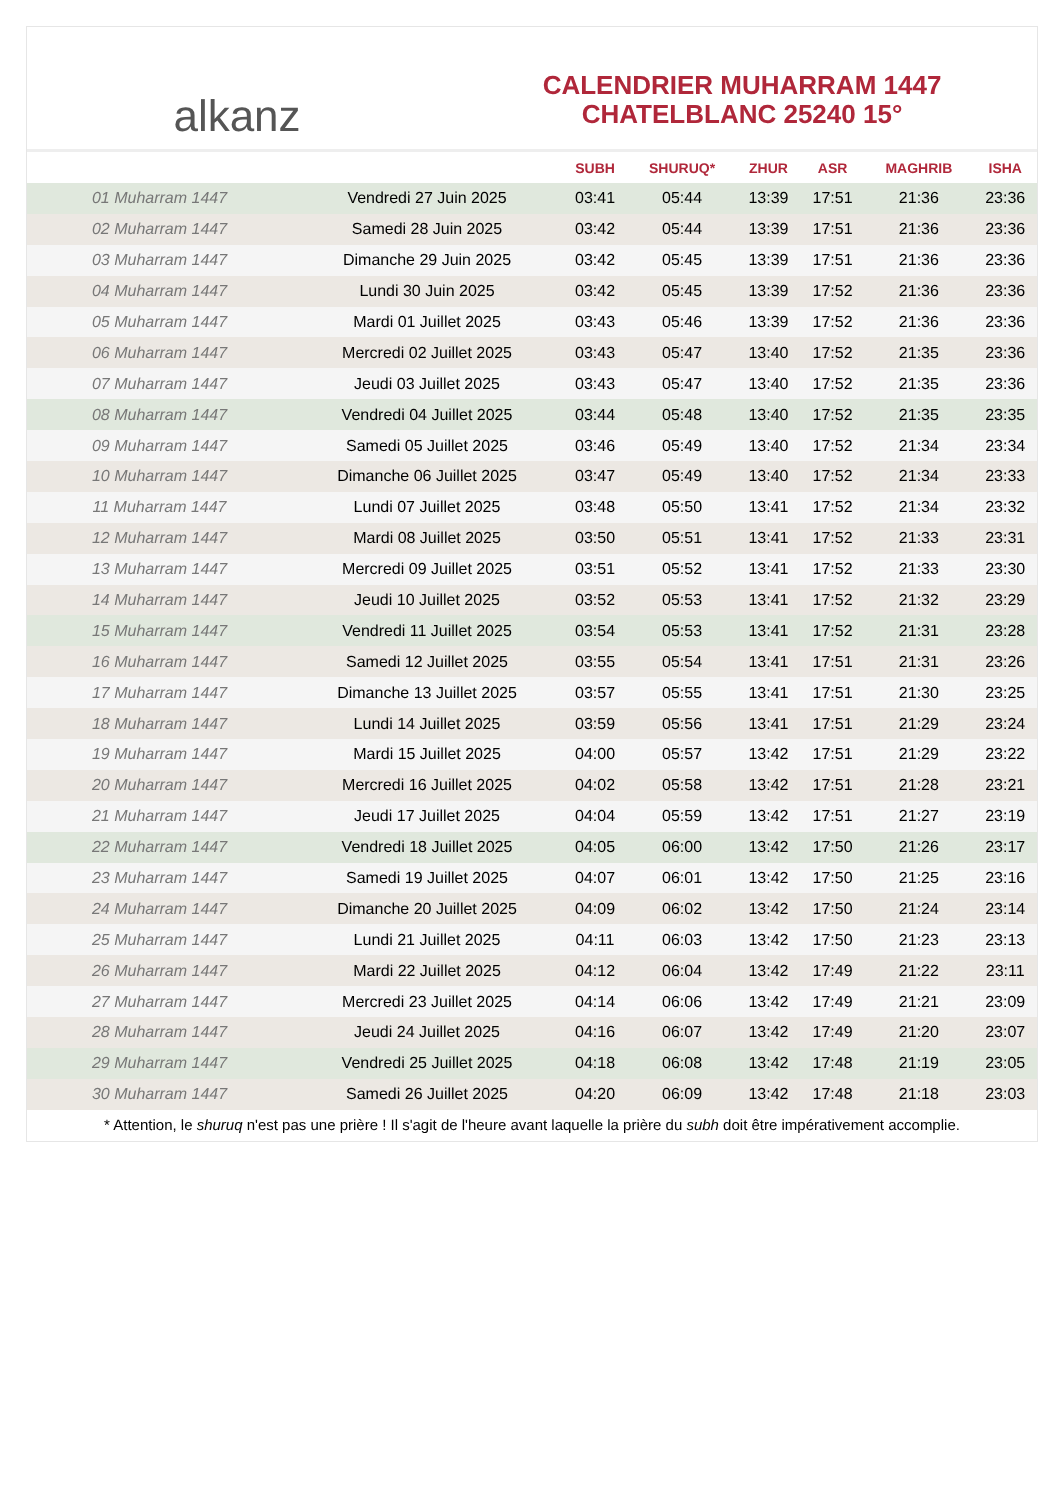alkanz
CALENDRIER MUHARRAM 1447
CHATELBLANC 25240 15°
| | | SUBH | SHURUQ* | ZHUR | ASR | MAGHRIB | ISHA |
| --- | --- | --- | --- | --- | --- | --- | --- |
| 01 Muharram 1447 | Vendredi 27 Juin 2025 | 03:41 | 05:44 | 13:39 | 17:51 | 21:36 | 23:36 |
| 02 Muharram 1447 | Samedi 28 Juin 2025 | 03:42 | 05:44 | 13:39 | 17:51 | 21:36 | 23:36 |
| 03 Muharram 1447 | Dimanche 29 Juin 2025 | 03:42 | 05:45 | 13:39 | 17:51 | 21:36 | 23:36 |
| 04 Muharram 1447 | Lundi 30 Juin 2025 | 03:42 | 05:45 | 13:39 | 17:52 | 21:36 | 23:36 |
| 05 Muharram 1447 | Mardi 01 Juillet 2025 | 03:43 | 05:46 | 13:39 | 17:52 | 21:36 | 23:36 |
| 06 Muharram 1447 | Mercredi 02 Juillet 2025 | 03:43 | 05:47 | 13:40 | 17:52 | 21:35 | 23:36 |
| 07 Muharram 1447 | Jeudi 03 Juillet 2025 | 03:43 | 05:47 | 13:40 | 17:52 | 21:35 | 23:36 |
| 08 Muharram 1447 | Vendredi 04 Juillet 2025 | 03:44 | 05:48 | 13:40 | 17:52 | 21:35 | 23:35 |
| 09 Muharram 1447 | Samedi 05 Juillet 2025 | 03:46 | 05:49 | 13:40 | 17:52 | 21:34 | 23:34 |
| 10 Muharram 1447 | Dimanche 06 Juillet 2025 | 03:47 | 05:49 | 13:40 | 17:52 | 21:34 | 23:33 |
| 11 Muharram 1447 | Lundi 07 Juillet 2025 | 03:48 | 05:50 | 13:41 | 17:52 | 21:34 | 23:32 |
| 12 Muharram 1447 | Mardi 08 Juillet 2025 | 03:50 | 05:51 | 13:41 | 17:52 | 21:33 | 23:31 |
| 13 Muharram 1447 | Mercredi 09 Juillet 2025 | 03:51 | 05:52 | 13:41 | 17:52 | 21:33 | 23:30 |
| 14 Muharram 1447 | Jeudi 10 Juillet 2025 | 03:52 | 05:53 | 13:41 | 17:52 | 21:32 | 23:29 |
| 15 Muharram 1447 | Vendredi 11 Juillet 2025 | 03:54 | 05:53 | 13:41 | 17:52 | 21:31 | 23:28 |
| 16 Muharram 1447 | Samedi 12 Juillet 2025 | 03:55 | 05:54 | 13:41 | 17:51 | 21:31 | 23:26 |
| 17 Muharram 1447 | Dimanche 13 Juillet 2025 | 03:57 | 05:55 | 13:41 | 17:51 | 21:30 | 23:25 |
| 18 Muharram 1447 | Lundi 14 Juillet 2025 | 03:59 | 05:56 | 13:41 | 17:51 | 21:29 | 23:24 |
| 19 Muharram 1447 | Mardi 15 Juillet 2025 | 04:00 | 05:57 | 13:42 | 17:51 | 21:29 | 23:22 |
| 20 Muharram 1447 | Mercredi 16 Juillet 2025 | 04:02 | 05:58 | 13:42 | 17:51 | 21:28 | 23:21 |
| 21 Muharram 1447 | Jeudi 17 Juillet 2025 | 04:04 | 05:59 | 13:42 | 17:51 | 21:27 | 23:19 |
| 22 Muharram 1447 | Vendredi 18 Juillet 2025 | 04:05 | 06:00 | 13:42 | 17:50 | 21:26 | 23:17 |
| 23 Muharram 1447 | Samedi 19 Juillet 2025 | 04:07 | 06:01 | 13:42 | 17:50 | 21:25 | 23:16 |
| 24 Muharram 1447 | Dimanche 20 Juillet 2025 | 04:09 | 06:02 | 13:42 | 17:50 | 21:24 | 23:14 |
| 25 Muharram 1447 | Lundi 21 Juillet 2025 | 04:11 | 06:03 | 13:42 | 17:50 | 21:23 | 23:13 |
| 26 Muharram 1447 | Mardi 22 Juillet 2025 | 04:12 | 06:04 | 13:42 | 17:49 | 21:22 | 23:11 |
| 27 Muharram 1447 | Mercredi 23 Juillet 2025 | 04:14 | 06:06 | 13:42 | 17:49 | 21:21 | 23:09 |
| 28 Muharram 1447 | Jeudi 24 Juillet 2025 | 04:16 | 06:07 | 13:42 | 17:49 | 21:20 | 23:07 |
| 29 Muharram 1447 | Vendredi 25 Juillet 2025 | 04:18 | 06:08 | 13:42 | 17:48 | 21:19 | 23:05 |
| 30 Muharram 1447 | Samedi 26 Juillet 2025 | 04:20 | 06:09 | 13:42 | 17:48 | 21:18 | 23:03 |
* Attention, le shuruq n'est pas une prière ! Il s'agit de l'heure avant laquelle la prière du subh doit être impérativement accomplie.